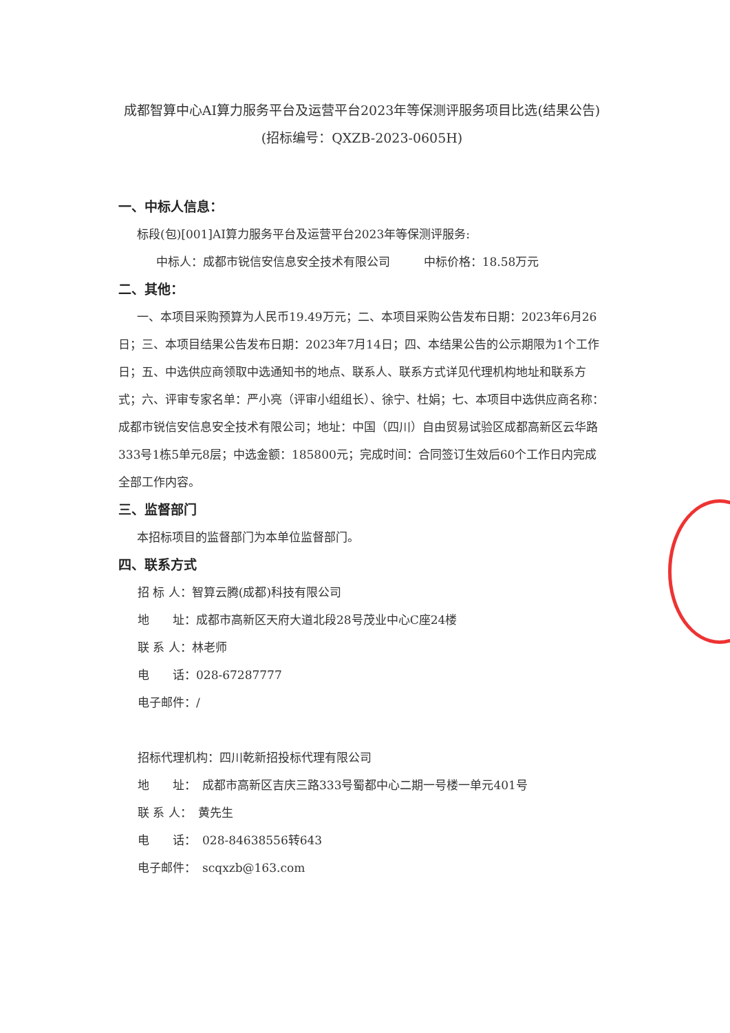成都智算中心AI算力服务平台及运营平台2023年等保测评服务项目比选(结果公告)
(招标编号：QXZB-2023-0605H)
一、中标人信息：
标段(包)[001]AI算力服务平台及运营平台2023年等保测评服务:
中标人：成都市锐信安信息安全技术有限公司 中标价格：18.58万元
二、其他：
一、本项目采购预算为人民币19.49万元；二、本项目采购公告发布日期：2023年6月26日；三、本项目结果公告发布日期：2023年7月14日；四、本结果公告的公示期限为1个工作日；五、中选供应商领取中选通知书的地点、联系人、联系方式详见代理机构地址和联系方式；六、评审专家名单：严小亮（评审小组组长）、徐宁、杜娟；七、本项目中选供应商名称：成都市锐信安信息安全技术有限公司；地址：中国（四川）自由贸易试验区成都高新区云华路333号1栋5单元8层；中选金额：185800元；完成时间：合同签订生效后60个工作日内完成全部工作内容。
三、监督部门
本招标项目的监督部门为本单位监督部门。
四、联系方式
招 标 人：智算云腾(成都)科技有限公司
地　　址：成都市高新区天府大道北段28号茂业中心C座24楼
联 系 人：林老师
电　　话：028-67287777
电子邮件：/
招标代理机构：四川乾新招投标代理有限公司
地　　址：　成都市高新区吉庆三路333号蜀都中心二期一号楼一单元401号
联 系 人：　黄先生
电　　话：　028-84638556转643
电子邮件：　scqxzb@163.com